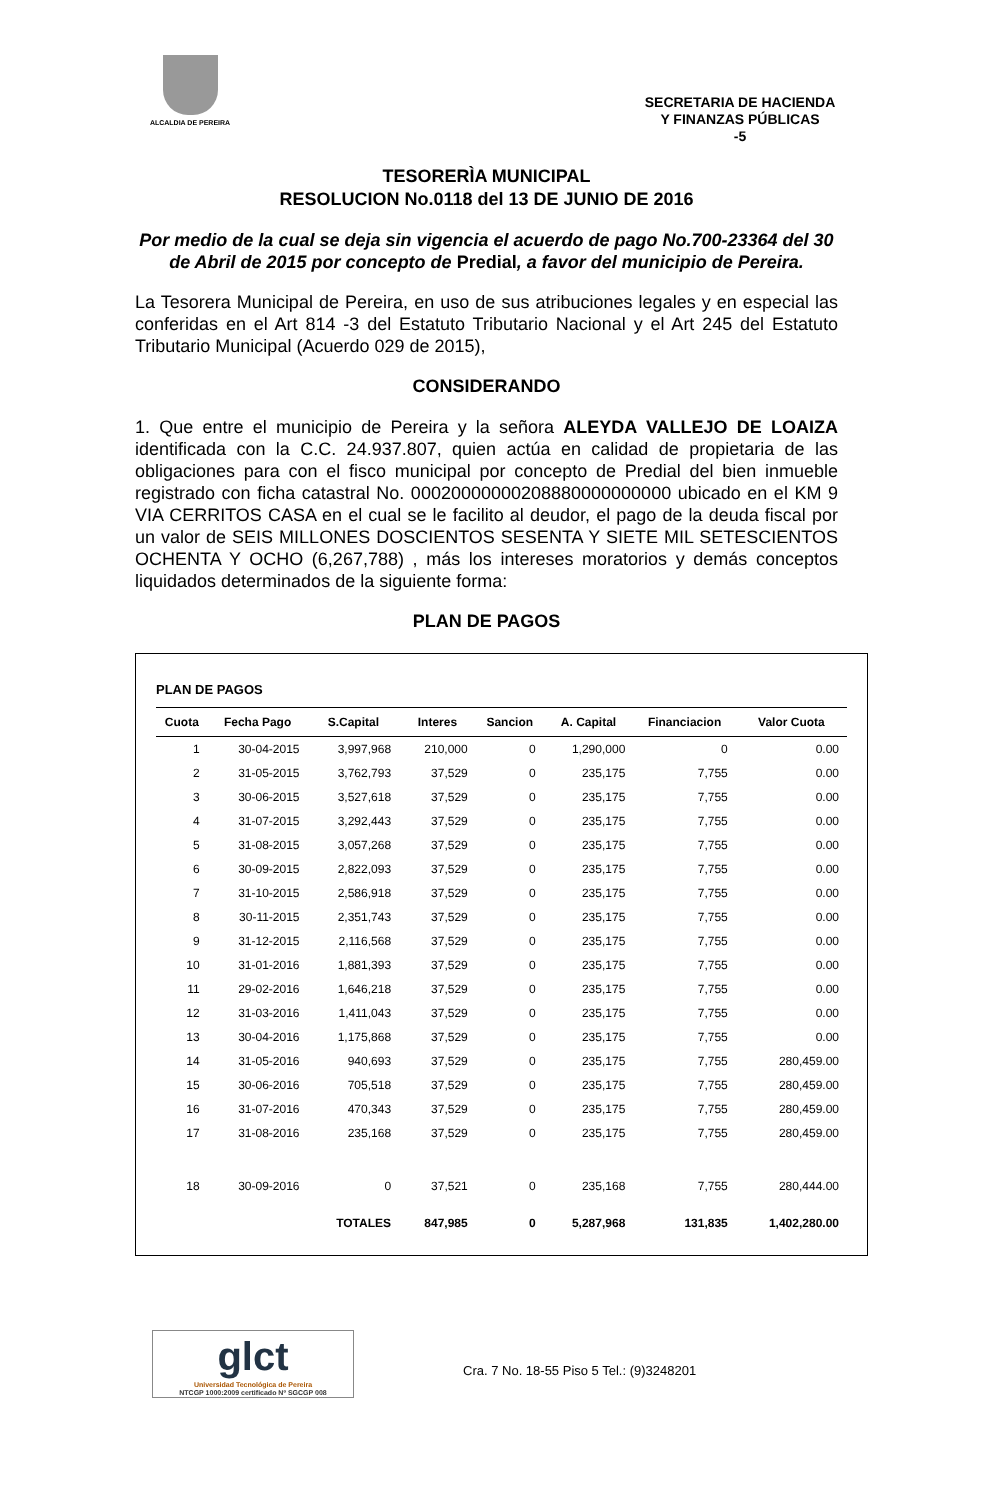ALCALDIA DE PEREIRA
SECRETARIA DE HACIENDA
Y FINANZAS PÚBLICAS
-5
TESORERÌA MUNICIPAL
RESOLUCION No.0118 del 13 DE JUNIO DE 2016
Por medio de la cual se deja sin vigencia el acuerdo de pago No.700-23364 del 30 de Abril de 2015 por concepto de Predial, a favor del municipio de Pereira.
La Tesorera Municipal de Pereira, en uso de sus atribuciones legales y en especial las conferidas en el Art 814 -3 del Estatuto Tributario Nacional y el Art 245 del Estatuto Tributario Municipal (Acuerdo 029 de 2015),
CONSIDERANDO
1. Que entre el municipio de Pereira y la señora ALEYDA VALLEJO DE LOAIZA identificada con la C.C. 24.937.807, quien actúa en calidad de propietaria de las obligaciones para con el fisco municipal por concepto de Predial del bien inmueble registrado con ficha catastral No. 00020000000208880000000000 ubicado en el KM 9 VIA CERRITOS CASA en el cual se le facilito al deudor, el pago de la deuda fiscal por un valor de SEIS MILLONES DOSCIENTOS SESENTA Y SIETE MIL SETESCIENTOS OCHENTA Y OCHO (6,267,788) , más los intereses moratorios y demás conceptos liquidados determinados de la siguiente forma:
PLAN DE PAGOS
PLAN DE PAGOS
| Cuota | Fecha Pago | S.Capital | Interes | Sancion | A. Capital | Financiacion | Valor Cuota |
| --- | --- | --- | --- | --- | --- | --- | --- |
| 1 | 30-04-2015 | 3,997,968 | 210,000 | 0 | 1,290,000 | 0 | 0.00 |
| 2 | 31-05-2015 | 3,762,793 | 37,529 | 0 | 235,175 | 7,755 | 0.00 |
| 3 | 30-06-2015 | 3,527,618 | 37,529 | 0 | 235,175 | 7,755 | 0.00 |
| 4 | 31-07-2015 | 3,292,443 | 37,529 | 0 | 235,175 | 7,755 | 0.00 |
| 5 | 31-08-2015 | 3,057,268 | 37,529 | 0 | 235,175 | 7,755 | 0.00 |
| 6 | 30-09-2015 | 2,822,093 | 37,529 | 0 | 235,175 | 7,755 | 0.00 |
| 7 | 31-10-2015 | 2,586,918 | 37,529 | 0 | 235,175 | 7,755 | 0.00 |
| 8 | 30-11-2015 | 2,351,743 | 37,529 | 0 | 235,175 | 7,755 | 0.00 |
| 9 | 31-12-2015 | 2,116,568 | 37,529 | 0 | 235,175 | 7,755 | 0.00 |
| 10 | 31-01-2016 | 1,881,393 | 37,529 | 0 | 235,175 | 7,755 | 0.00 |
| 11 | 29-02-2016 | 1,646,218 | 37,529 | 0 | 235,175 | 7,755 | 0.00 |
| 12 | 31-03-2016 | 1,411,043 | 37,529 | 0 | 235,175 | 7,755 | 0.00 |
| 13 | 30-04-2016 | 1,175,868 | 37,529 | 0 | 235,175 | 7,755 | 0.00 |
| 14 | 31-05-2016 | 940,693 | 37,529 | 0 | 235,175 | 7,755 | 280,459.00 |
| 15 | 30-06-2016 | 705,518 | 37,529 | 0 | 235,175 | 7,755 | 280,459.00 |
| 16 | 31-07-2016 | 470,343 | 37,529 | 0 | 235,175 | 7,755 | 280,459.00 |
| 17 | 31-08-2016 | 235,168 | 37,529 | 0 | 235,175 | 7,755 | 280,459.00 |
| 18 | 30-09-2016 | 0 | 37,521 | 0 | 235,168 | 7,755 | 280,444.00 |
| | | TOTALES | 847,985 | 0 | 5,287,968 | 131,835 | 1,402,280.00 |
glct
Universidad Tecnológica de Pereira
NTCGP 1000:2009 certificado Nº SGCGP 008
Cra. 7 No. 18-55 Piso 5 Tel.: (9)3248201